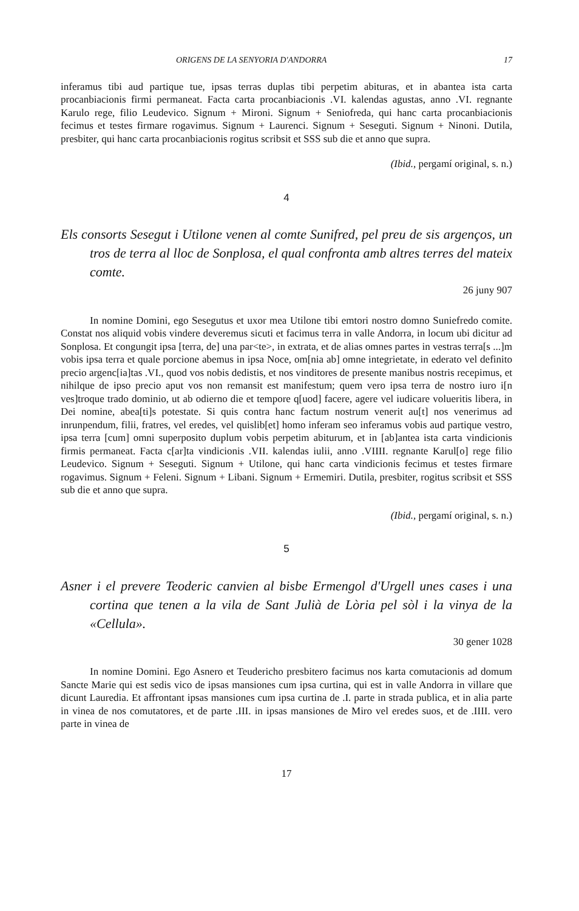ORIGENS DE LA SENYORIA D'ANDORRA 17
inferamus tibi aud partique tue, ipsas terras duplas tibi perpetim abituras, et in abantea ista carta procanbiacionis firmi permaneat. Facta carta procanbiacionis .VI. kalendas agustas, anno .VI. regnante Karulo rege, filio Leudevico. Signum + Mironi. Signum + Seniofreda, qui hanc carta procanbiacionis fecimus et testes firmare rogavimus. Signum + Laurenci. Signum + Seseguti. Signum + Ninoni. Dutila, presbiter, qui hanc carta procanbiacionis rogitus scribsit et SSS sub die et anno que supra.
(Ibid., pergamí original, s. n.)
4
Els consorts Sesegut i Utilone venen al comte Sunifred, pel preu de sis argenços, un tros de terra al lloc de Sonplosa, el qual confronta amb altres terres del mateix comte.
26 juny 907
In nomine Domini, ego Sesegutus et uxor mea Utilone tibi emtori nostro domno Suniefredo comite. Constat nos aliquid vobis vindere deveremus sicuti et facimus terra in valle Andorra, in locum ubi dicitur ad Sonplosa. Et congungit ipsa [terra, de] una par<te>, in extrata, et de alias omnes partes in vestras terra[s ...]m vobis ipsa terra et quale porcione abemus in ipsa Noce, om[nia ab] omne integrietate, in ederato vel definito precio argenc[ia]tas .VI., quod vos nobis dedistis, et nos vinditores de presente manibus nostris recepimus, et nihilque de ipso precio aput vos non remansit est manifestum; quem vero ipsa terra de nostro iuro i[n ves]troque trado dominio, ut ab odierno die et tempore q[uod] facere, agere vel iudicare volueritis libera, in Dei nomine, abea[ti]s potestate. Si quis contra hanc factum nostrum venerit au[t] nos venerimus ad inrunpendum, filii, fratres, vel eredes, vel quislib[et] homo inferam seo inferamus vobis aud partique vestro, ipsa terra [cum] omni superposito duplum vobis perpetim abiturum, et in [ab]antea ista carta vindicionis firmis permaneat. Facta c[ar]ta vindicionis .VII. kalendas iulii, anno .VIIII. regnante Karul[o] rege filio Leudevico. Signum + Seseguti. Signum + Utilone, qui hanc carta vindicionis fecimus et testes firmare rogavimus. Signum + Feleni. Signum + Libani. Signum + Ermemiri. Dutila, presbiter, rogitus scribsit et SSS sub die et anno que supra.
(Ibid., pergamí original, s. n.)
5
Asner i el prevere Teoderic canvien al bisbe Ermengol d'Urgell unes cases i una cortina que tenen a la vila de Sant Julià de Lòria pel sòl i la vinya de la «Cellula».
30 gener 1028
In nomine Domini. Ego Asnero et Teudericho presbitero facimus nos karta comutacionis ad domum Sancte Marie qui est sedis vico de ipsas mansiones cum ipsa curtina, qui est in valle Andorra in villare que dicunt Lauredia. Et affrontant ipsas mansiones cum ipsa curtina de .I. parte in strada publica, et in alia parte in vinea de nos comutatores, et de parte .III. in ipsas mansiones de Miro vel eredes suos, et de .IIII. vero parte in vinea de
17